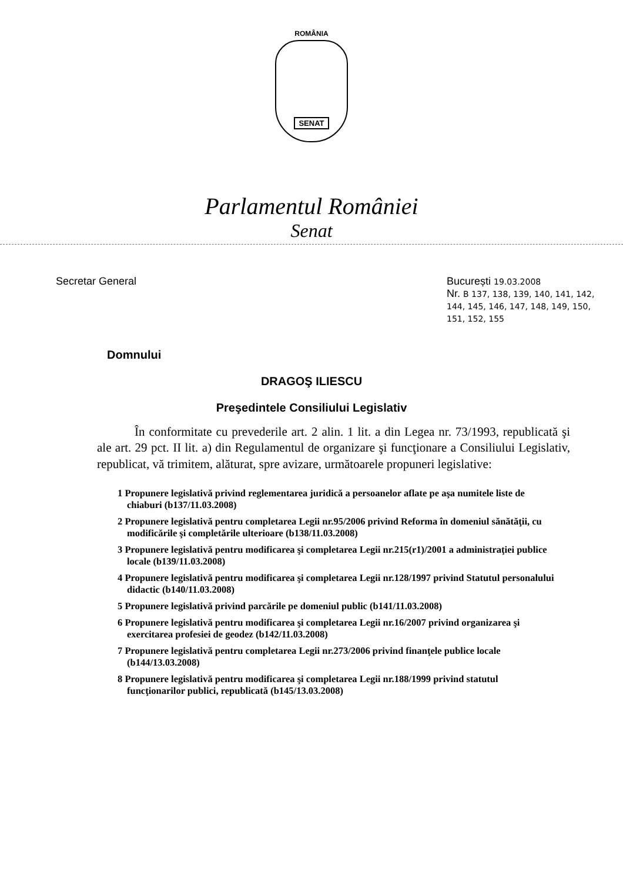ROMÂNIA
SENAT
Parlamentul României
Senat
Secretar General București 19.03.2008
Nr. B 137, 138, 139, 140, 141, 142, 144, 145, 146, 147, 148, 149, 150, 151, 152, 155
Domnului
DRAGOŞ ILIESCU
Preşedintele Consiliului Legislativ
În conformitate cu prevederile art. 2 alin. 1 lit. a din Legea nr. 73/1993, republicată şi ale art. 29 pct. II lit. a) din Regulamentul de organizare şi funcţionare a Consiliului Legislativ, republicat, vă trimitem, alăturat, spre avizare, următoarele propuneri legislative:
1 Propunere legislativă privind reglementarea juridică a persoanelor aflate pe aşa numitele liste de chiaburi (b137/11.03.2008)
2 Propunere legislativă pentru completarea Legii nr.95/2006 privind Reforma în domeniul sănătăţii, cu modificările şi completările ulterioare (b138/11.03.2008)
3 Propunere legislativă pentru modificarea şi completarea Legii nr.215(r1)/2001 a administraţiei publice locale (b139/11.03.2008)
4 Propunere legislativă pentru modificarea şi completarea Legii nr.128/1997 privind Statutul personalului didactic (b140/11.03.2008)
5 Propunere legislativă privind parcările pe domeniul public (b141/11.03.2008)
6 Propunere legislativă pentru modificarea şi completarea Legii nr.16/2007 privind organizarea şi exercitarea profesiei de geodez (b142/11.03.2008)
7 Propunere legislativă pentru completarea Legii nr.273/2006 privind finanţele publice locale (b144/13.03.2008)
8 Propunere legislativă pentru modificarea şi completarea Legii nr.188/1999 privind statutul funcţionarilor publici, republicată (b145/13.03.2008)